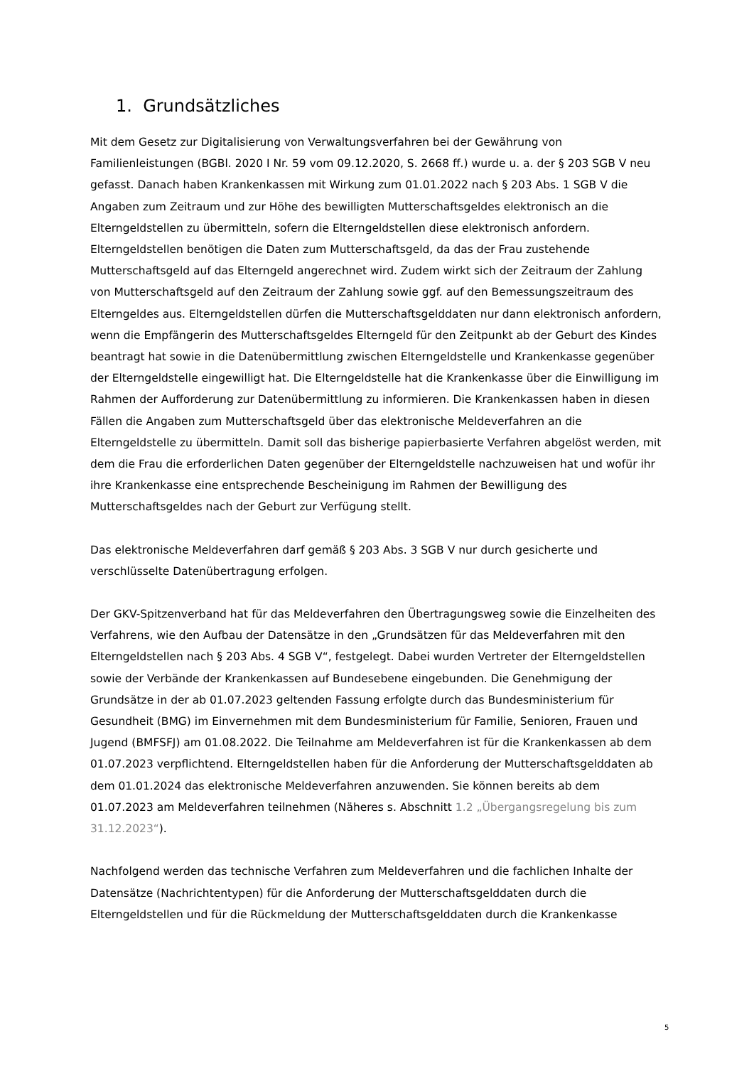1. Grundsätzliches
Mit dem Gesetz zur Digitalisierung von Verwaltungsverfahren bei der Gewährung von Familienleistungen (BGBl. 2020 I Nr. 59 vom 09.12.2020, S. 2668 ff.) wurde u. a. der § 203 SGB V neu gefasst. Danach haben Krankenkassen mit Wirkung zum 01.01.2022 nach § 203 Abs. 1 SGB V die Angaben zum Zeitraum und zur Höhe des bewilligten Mutterschaftsgeldes elektronisch an die Elterngeldstellen zu übermitteln, sofern die Elterngeldstellen diese elektronisch anfordern. Elterngeldstellen benötigen die Daten zum Mutterschaftsgeld, da das der Frau zustehende Mutterschaftsgeld auf das Elterngeld angerechnet wird. Zudem wirkt sich der Zeitraum der Zahlung von Mutterschaftsgeld auf den Zeitraum der Zahlung sowie ggf. auf den Bemessungszeitraum des Elterngeldes aus. Elterngeldstellen dürfen die Mutterschaftsgelddaten nur dann elektronisch anfordern, wenn die Empfängerin des Mutterschaftsgeldes Elterngeld für den Zeitpunkt ab der Geburt des Kindes beantragt hat sowie in die Datenübermittlung zwischen Elterngeldstelle und Krankenkasse gegenüber der Elterngeldstelle eingewilligt hat. Die Elterngeldstelle hat die Krankenkasse über die Einwilligung im Rahmen der Aufforderung zur Datenübermittlung zu informieren. Die Krankenkassen haben in diesen Fällen die Angaben zum Mutterschaftsgeld über das elektronische Meldeverfahren an die Elterngeldstelle zu übermitteln. Damit soll das bisherige papierbasierte Verfahren abgelöst werden, mit dem die Frau die erforderlichen Daten gegenüber der Elterngeldstelle nachzuweisen hat und wofür ihr ihre Krankenkasse eine entsprechende Bescheinigung im Rahmen der Bewilligung des Mutterschaftsgeldes nach der Geburt zur Verfügung stellt.
Das elektronische Meldeverfahren darf gemäß § 203 Abs. 3 SGB V nur durch gesicherte und verschlüsselte Datenübertragung erfolgen.
Der GKV-Spitzenverband hat für das Meldeverfahren den Übertragungsweg sowie die Einzelheiten des Verfahrens, wie den Aufbau der Datensätze in den „Grundsätzen für das Meldeverfahren mit den Elterngeldstellen nach § 203 Abs. 4 SGB V“, festgelegt. Dabei wurden Vertreter der Elterngeldstellen sowie der Verbände der Krankenkassen auf Bundesebene eingebunden. Die Genehmigung der Grundsätze in der ab 01.07.2023 geltenden Fassung erfolgte durch das Bundesministerium für Gesundheit (BMG) im Einvernehmen mit dem Bundesministerium für Familie, Senioren, Frauen und Jugend (BMFSFJ) am 01.08.2022. Die Teilnahme am Meldeverfahren ist für die Krankenkassen ab dem 01.07.2023 verpflichtend. Elterngeldstellen haben für die Anforderung der Mutterschaftsgelddaten ab dem 01.01.2024 das elektronische Meldeverfahren anzuwenden. Sie können bereits ab dem 01.07.2023 am Meldeverfahren teilnehmen (Näheres s. Abschnitt 1.2 „Übergangsregelung bis zum 31.12.2023“).
Nachfolgend werden das technische Verfahren zum Meldeverfahren und die fachlichen Inhalte der Datensätze (Nachrichtentypen) für die Anforderung der Mutterschaftsgelddaten durch die Elterngeldstellen und für die Rückmeldung der Mutterschaftsgelddaten durch die Krankenkasse
5